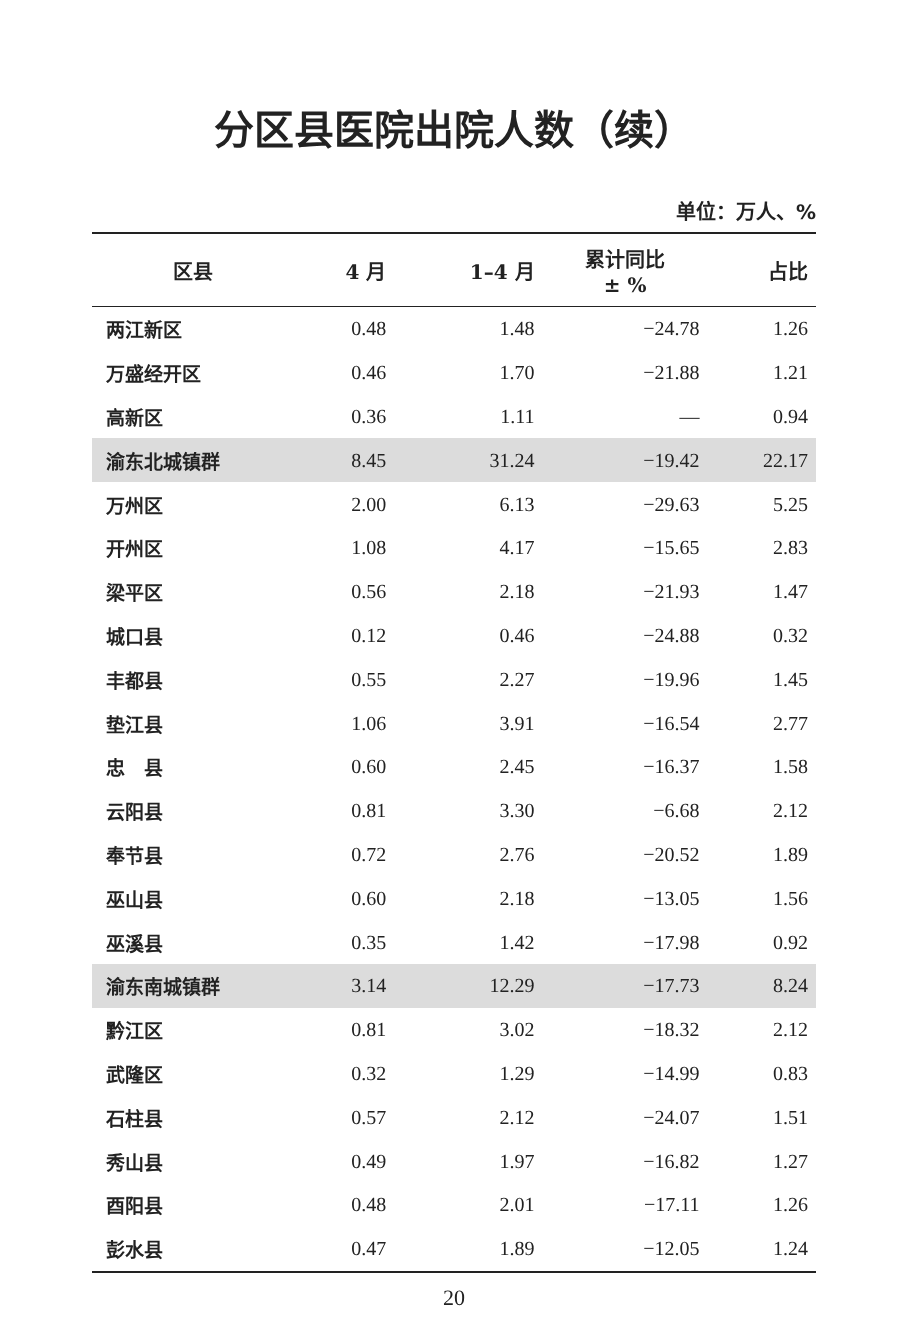分区县医院出院人数（续）
单位：万人、%
| 区县 | 4 月 | 1–4 月 | 累计同比 ± % | 占比 |
| --- | --- | --- | --- | --- |
| 两江新区 | 0.48 | 1.48 | −24.78 | 1.26 |
| 万盛经开区 | 0.46 | 1.70 | −21.88 | 1.21 |
| 高新区 | 0.36 | 1.11 | — | 0.94 |
| 渝东北城镇群 | 8.45 | 31.24 | −19.42 | 22.17 |
| 万州区 | 2.00 | 6.13 | −29.63 | 5.25 |
| 开州区 | 1.08 | 4.17 | −15.65 | 2.83 |
| 梁平区 | 0.56 | 2.18 | −21.93 | 1.47 |
| 城口县 | 0.12 | 0.46 | −24.88 | 0.32 |
| 丰都县 | 0.55 | 2.27 | −19.96 | 1.45 |
| 垫江县 | 1.06 | 3.91 | −16.54 | 2.77 |
| 忠 县 | 0.60 | 2.45 | −16.37 | 1.58 |
| 云阳县 | 0.81 | 3.30 | −6.68 | 2.12 |
| 奉节县 | 0.72 | 2.76 | −20.52 | 1.89 |
| 巫山县 | 0.60 | 2.18 | −13.05 | 1.56 |
| 巫溪县 | 0.35 | 1.42 | −17.98 | 0.92 |
| 渝东南城镇群 | 3.14 | 12.29 | −17.73 | 8.24 |
| 黔江区 | 0.81 | 3.02 | −18.32 | 2.12 |
| 武隆区 | 0.32 | 1.29 | −14.99 | 0.83 |
| 石柱县 | 0.57 | 2.12 | −24.07 | 1.51 |
| 秀山县 | 0.49 | 1.97 | −16.82 | 1.27 |
| 酉阳县 | 0.48 | 2.01 | −17.11 | 1.26 |
| 彭水县 | 0.47 | 1.89 | −12.05 | 1.24 |
20